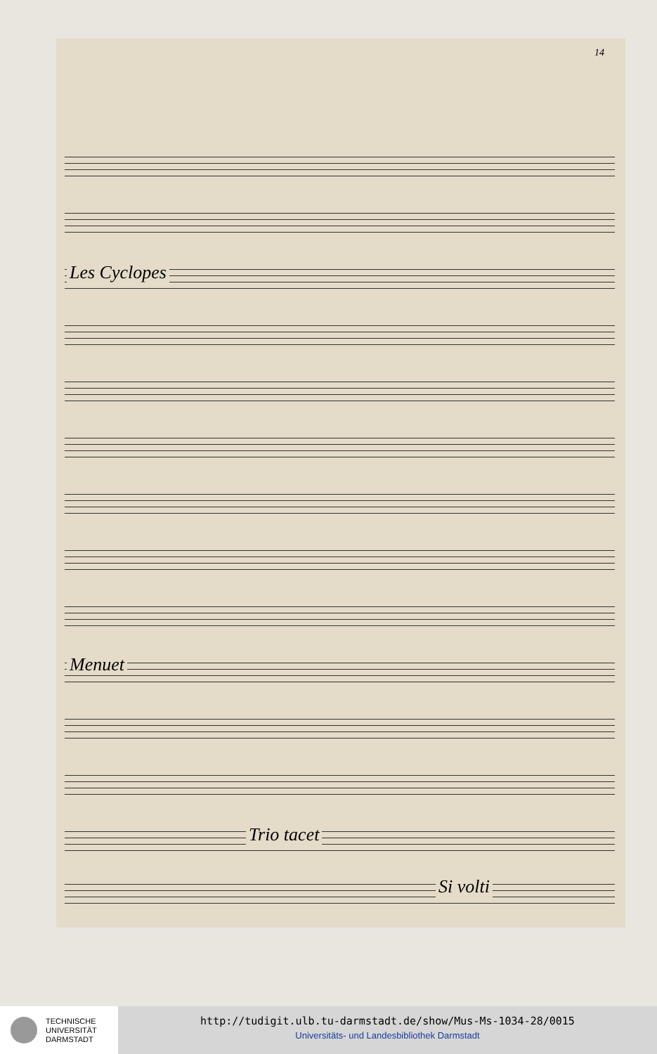14
Les Cyclopes
Menuet
Trio tacet
Si volti
TECHNISCHE
UNIVERSITÄT
DARMSTADT
http://tudigit.ulb.tu-darmstadt.de/show/Mus-Ms-1034-28/0015
Universitäts- und Landesbibliothek Darmstadt